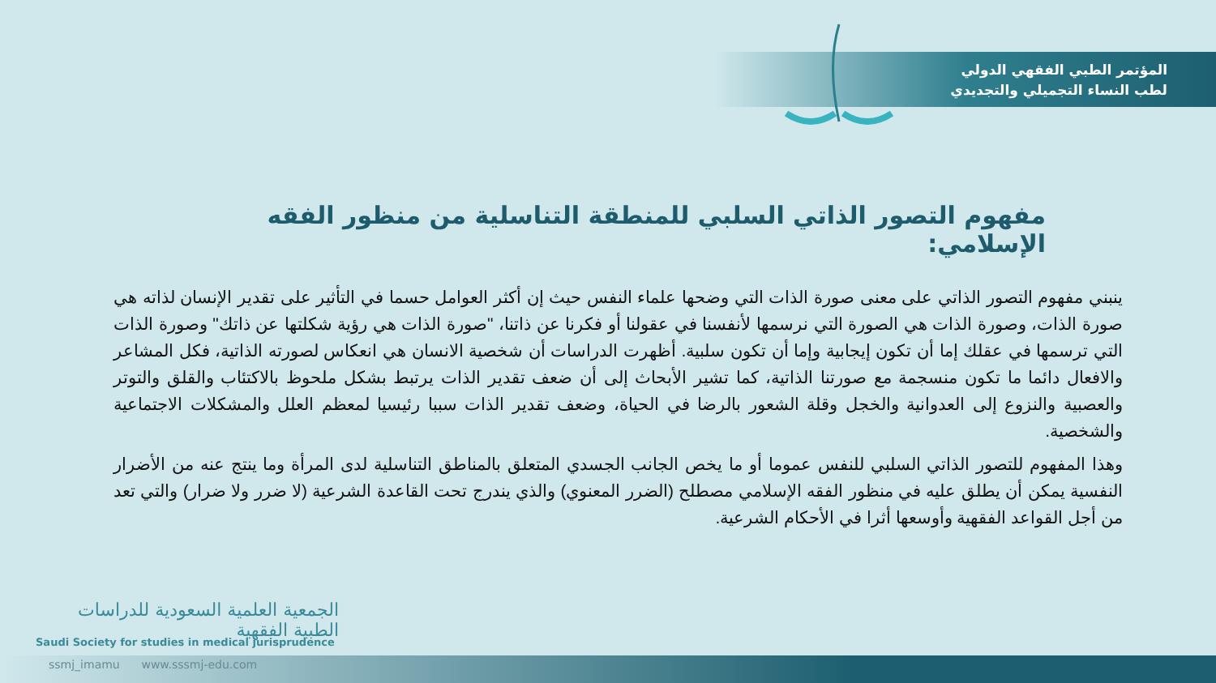المؤتمر الطبي الفقهي الدولي
لطب النساء التجميلي والتجديدي
مفهوم التصور الذاتي السلبي للمنطقة التناسلية من منظور الفقه الإسلامي:
ينبني مفهوم التصور الذاتي على معنى صورة الذات التي وضحها علماء النفس حيث إن أكثر العوامل حسما في التأثير على تقدير الإنسان لذاته هي صورة الذات، وصورة الذات هي الصورة التي نرسمها لأنفسنا في عقولنا أو فكرنا عن ذاتنا، "صورة الذات هي رؤية شكلتها عن ذاتك" وصورة الذات التي ترسمها في عقلك إما أن تكون إيجابية وإما أن تكون سلبية. أظهرت الدراسات أن شخصية الانسان هي انعكاس لصورته الذاتية، فكل المشاعر والافعال دائما ما تكون منسجمة مع صورتنا الذاتية، كما تشير الأبحاث إلى أن ضعف تقدير الذات يرتبط بشكل ملحوظ بالاكتئاب والقلق والتوتر والعصبية والنزوع إلى العدوانية والخجل وقلة الشعور بالرضا في الحياة، وضعف تقدير الذات سببا رئيسيا لمعظم العلل والمشكلات الاجتماعية والشخصية.
وهذا المفهوم للتصور الذاتي السلبي للنفس عموما أو ما يخص الجانب الجسدي المتعلق بالمناطق التناسلية لدى المرأة وما ينتج عنه من الأضرار النفسية يمكن أن يطلق عليه في منظور الفقه الإسلامي مصطلح (الضرر المعنوي) والذي يندرج تحت القاعدة الشرعية (لا ضرر ولا ضرار) والتي تعد من أجل القواعد الفقهية وأوسعها أثرا في الأحكام الشرعية.
الجمعية العلمية السعودية للدراسات الطبية الفقهية
Saudi Society for studies in medical jurisprudence
ssmj_imamu www.sssmj-edu.com